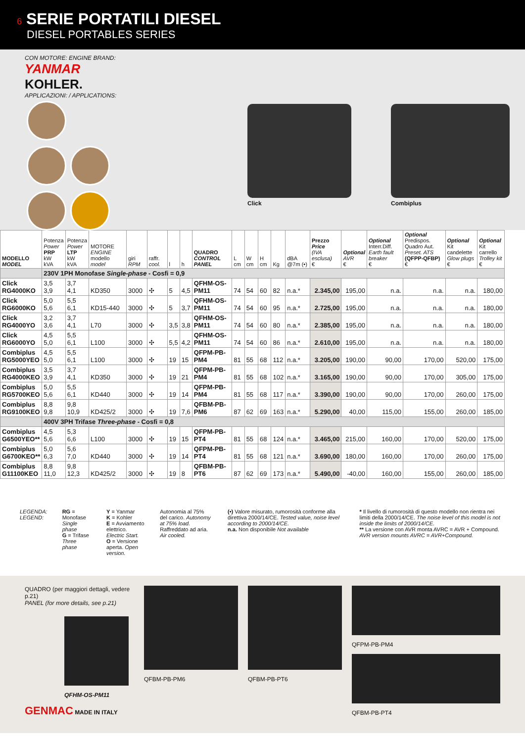6 SERIE PORTATILI DIESEL
DIESEL PORTABLES SERIES
CON MOTORE: ENGINE BRAND:
YANMAR
KOHLER.
APPLICAZIONI: / APPLICATIONS:
Click Combiplus
| MODELLO MODEL | Potenza Power PRP kW kVA | Potenza Power LTP kW kVA | MOTORE ENGINE modello model | giri RPM | raffr. cool. | l | h | QUADRO CONTROL PANEL | L cm | W cm | H cm | Kg | dBA @7m (•) | Prezzo Price (IVA esclusa) € | Optional AVR € | Optional Interr.Diff. Earth fault breaker € | Optional Predispos. Quadro Aut. Preset. ATS (QFPP-QFBP) € | Optional Kit candelette Glow plugs € | Optional Kit carrello Trolley kit € |
| --- | --- | --- | --- | --- | --- | --- | --- | --- | --- | --- | --- | --- | --- | --- | --- | --- | --- | --- | --- |
| | 230V 1PH Monofase Single-phase - Cosfi = 0,9 | | | | | | | | | | | | | | | | | | |
| Click RG4000KO | 3,5 3,9 | 3,7 4,1 | KD350 | 3000 | ✣ | 5 | 4,5 | QFHM-OS-PM11 | 74 | 54 | 60 | 82 | n.a.* | 2.345,00 | 195,00 | n.a. | n.a. | n.a. | 180,00 |
| Click RG6000KO | 5,0 5,6 | 5,5 6,1 | KD15-440 | 3000 | ✣ | 5 | 3,7 | QFHM-OS-PM11 | 74 | 54 | 60 | 95 | n.a.* | 2.725,00 | 195,00 | n.a. | n.a. | n.a. | 180,00 |
| Click RG4000YO | 3,2 3,6 | 3,7 4,1 | L70 | 3000 | ✣ | 3,5 | 3,8 | QFHM-OS-PM11 | 74 | 54 | 60 | 80 | n.a.* | 2.385,00 | 195,00 | n.a. | n.a. | n.a. | 180,00 |
| Click RG6000YO | 4,5 5,0 | 5,5 6,1 | L100 | 3000 | ✣ | 5,5 | 4,2 | QFHM-OS-PM11 | 74 | 54 | 60 | 86 | n.a.* | 2.610,00 | 195,00 | n.a. | n.a. | n.a. | 180,00 |
| Combiplus RG5000YEO | 4,5 5,0 | 5,5 6,1 | L100 | 3000 | ✣ | 19 | 15 | QFPM-PB-PM4 | 81 | 55 | 68 | 112 | n.a.* | 3.205,00 | 190,00 | 90,00 | 170,00 | 520,00 | 175,00 |
| Combiplus RG4000KEO | 3,5 3,9 | 3,7 4,1 | KD350 | 3000 | ✣ | 19 | 21 | QFPM-PB-PM4 | 81 | 55 | 68 | 102 | n.a.* | 3.165,00 | 190,00 | 90,00 | 170,00 | 305,00 | 175,00 |
| Combiplus RG5700KEO | 5,0 5,6 | 5,5 6,1 | KD440 | 3000 | ✣ | 19 | 14 | QFPM-PB-PM4 | 81 | 55 | 68 | 117 | n.a.* | 3.390,00 | 190,00 | 90,00 | 170,00 | 260,00 | 175,00 |
| Combiplus RG9100KEO | 8,8 9,8 | 9,8 10,9 | KD425/2 | 3000 | ✣ | 19 | 7,6 | QFBM-PB-PM6 | 87 | 62 | 69 | 163 | n.a.* | 5.290,00 | 40,00 | 115,00 | 155,00 | 260,00 | 185,00 |
| | 400V 3PH Trifase Three-phase - Cosfi = 0,8 | | | | | | | | | | | | | | | | | | |
| Combiplus G6500YEO** | 4,5 5,6 | 5,3 6,6 | L100 | 3000 | ✣ | 19 | 15 | QFPM-PB-PT4 | 81 | 55 | 68 | 124 | n.a.* | 3.465,00 | 215,00 | 160,00 | 170,00 | 520,00 | 175,00 |
| Combiplus G6700KEO** | 5,0 6,3 | 5,6 7,0 | KD440 | 3000 | ✣ | 19 | 14 | QFPM-PB-PT4 | 81 | 55 | 68 | 121 | n.a.* | 3.690,00 | 180,00 | 160,00 | 170,00 | 260,00 | 175,00 |
| Combiplus G11100KEO | 8,8 11,0 | 9,8 12,3 | KD425/2 | 3000 | ✣ | 19 | 8 | QFBM-PB-PT6 | 87 | 62 | 69 | 173 | n.a.* | 5.490,00 | -40,00 | 160,00 | 155,00 | 260,00 | 185,00 |
LEGENDA:
LEGEND:
RG = Monofase Single phase
G = Trifase Three phase
Y = Yanmar
K = Kohler
E = Avviamento elettrico. Electric Start.
O = Versione aperta. Open version.
Autonomia al 75% del carico. Autonomy at 75% load.
Raffreddato ad aria. Air cooled.
(•) Valore misurato, rumorosità conforme alla direttiva 2000/14/CE. Tested value, noise level according to 2000/14/CE.
n.a. Non disponibile Not available
* Il livello di rumorosità di questo modello non rientra nei limiti della 2000/14/CE. The noise level of this model is not inside the limits of 2000/14/CE.
** La versione con AVR monta AVRC = AVR + Compound. AVR version mounts AVRC = AVR+Compound.
QUADRO (per maggiori dettagli, vedere p.21)
PANEL (for more details, see p.21)
QFHM-OS-PM11
GENMAC MADE IN ITALY
QFBM-PB-PM6 QFBM-PB-PT6 QFPM-PB-PM4
QFBM-PB-PT4